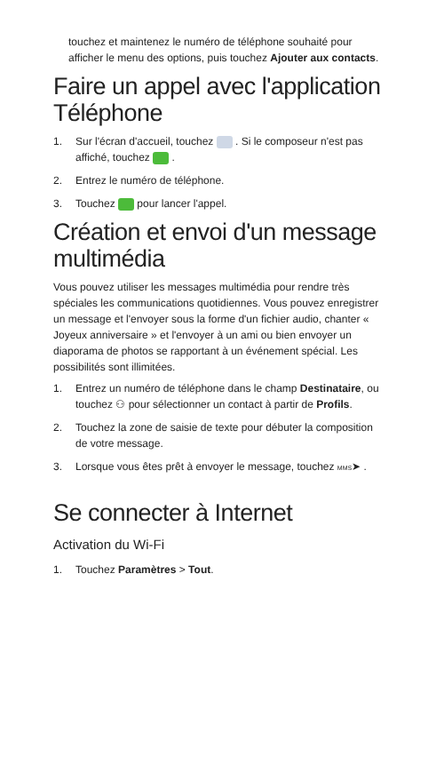touchez et maintenez le numéro de téléphone souhaité pour afficher le menu des options, puis touchez Ajouter aux contacts.
Faire un appel avec l'application Téléphone
1. Sur l'écran d'accueil, touchez . Si le composeur n'est pas affiché, touchez .
2. Entrez le numéro de téléphone.
3. Touchez pour lancer l'appel.
Création et envoi d'un message multimédia
Vous pouvez utiliser les messages multimédia pour rendre très spéciales les communications quotidiennes. Vous pouvez enregistrer un message et l'envoyer sous la forme d'un fichier audio, chanter « Joyeux anniversaire » et l'envoyer à un ami ou bien envoyer un diaporama de photos se rapportant à un événement spécial. Les possibilités sont illimitées.
1. Entrez un numéro de téléphone dans le champ Destinataire, ou touchez ⚇ pour sélectionner un contact à partir de Profils.
2. Touchez la zone de saisie de texte pour débuter la composition de votre message.
3. Lorsque vous êtes prêt à envoyer le message, touchez MMS➤ .
Se connecter à Internet
Activation du Wi-Fi
1. Touchez Paramètres > Tout.